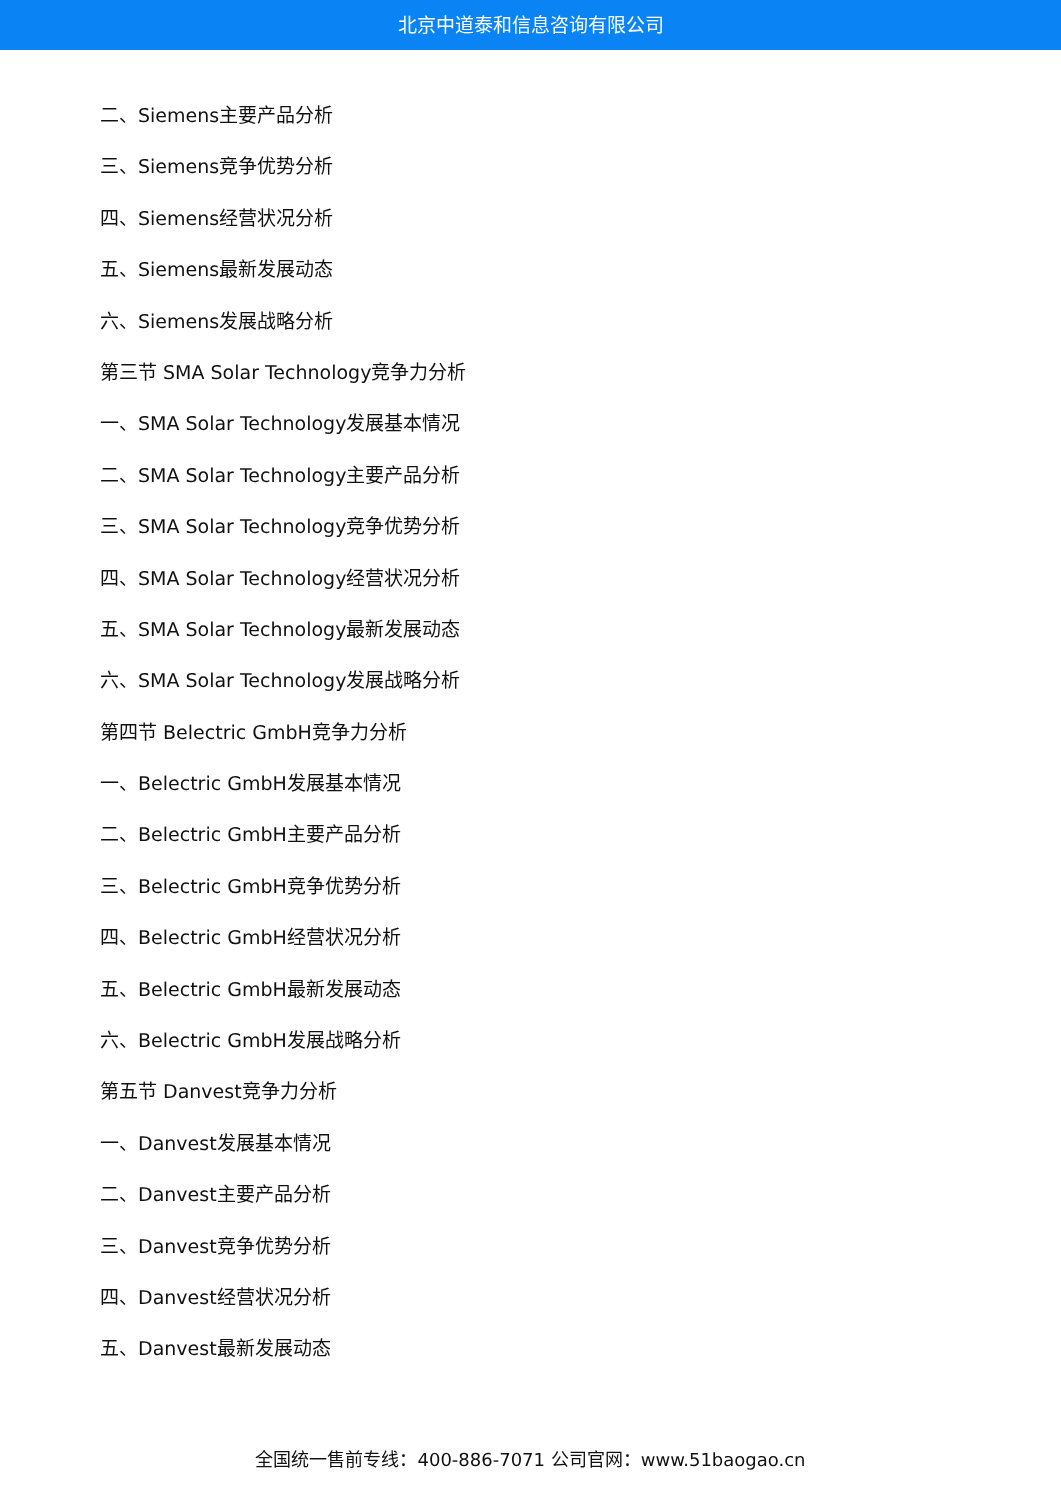北京中道泰和信息咨询有限公司
二、Siemens主要产品分析
三、Siemens竞争优势分析
四、Siemens经营状况分析
五、Siemens最新发展动态
六、Siemens发展战略分析
第三节 SMA Solar Technology竞争力分析
一、SMA Solar Technology发展基本情况
二、SMA Solar Technology主要产品分析
三、SMA Solar Technology竞争优势分析
四、SMA Solar Technology经营状况分析
五、SMA Solar Technology最新发展动态
六、SMA Solar Technology发展战略分析
第四节 Belectric GmbH竞争力分析
一、Belectric GmbH发展基本情况
二、Belectric GmbH主要产品分析
三、Belectric GmbH竞争优势分析
四、Belectric GmbH经营状况分析
五、Belectric GmbH最新发展动态
六、Belectric GmbH发展战略分析
第五节 Danvest竞争力分析
一、Danvest发展基本情况
二、Danvest主要产品分析
三、Danvest竞争优势分析
四、Danvest经营状况分析
五、Danvest最新发展动态
全国统一售前专线：400-886-7071 公司官网：www.51baogao.cn